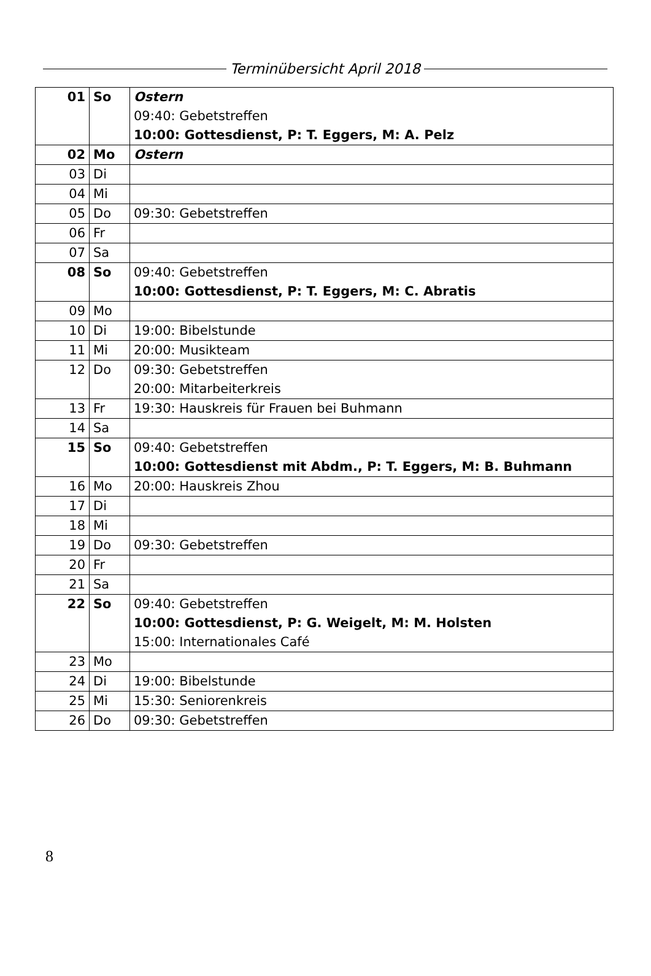Terminübersicht April 2018
| 01 | So | Ostern 09:40: Gebetstreffen 10:00: Gottesdienst, P: T. Eggers, M: A. Pelz |
| 02 | Mo | Ostern |
| 03 | Di | |
| 04 | Mi | |
| 05 | Do | 09:30: Gebetstreffen |
| 06 | Fr | |
| 07 | Sa | |
| 08 | So | 09:40: Gebetstreffen 10:00: Gottesdienst, P: T. Eggers, M: C. Abratis |
| 09 | Mo | |
| 10 | Di | 19:00: Bibelstunde |
| 11 | Mi | 20:00: Musikteam |
| 12 | Do | 09:30: Gebetstreffen 20:00: Mitarbeiterkreis |
| 13 | Fr | 19:30: Hauskreis für Frauen bei Buhmann |
| 14 | Sa | |
| 15 | So | 09:40: Gebetstreffen 10:00: Gottesdienst mit Abdm., P: T. Eggers, M: B. Buhmann |
| 16 | Mo | 20:00: Hauskreis Zhou |
| 17 | Di | |
| 18 | Mi | |
| 19 | Do | 09:30: Gebetstreffen |
| 20 | Fr | |
| 21 | Sa | |
| 22 | So | 09:40: Gebetstreffen 10:00: Gottesdienst, P: G. Weigelt, M: M. Holsten 15:00: Internationales Café |
| 23 | Mo | |
| 24 | Di | 19:00: Bibelstunde |
| 25 | Mi | 15:30: Seniorenkreis |
| 26 | Do | 09:30: Gebetstreffen |
8